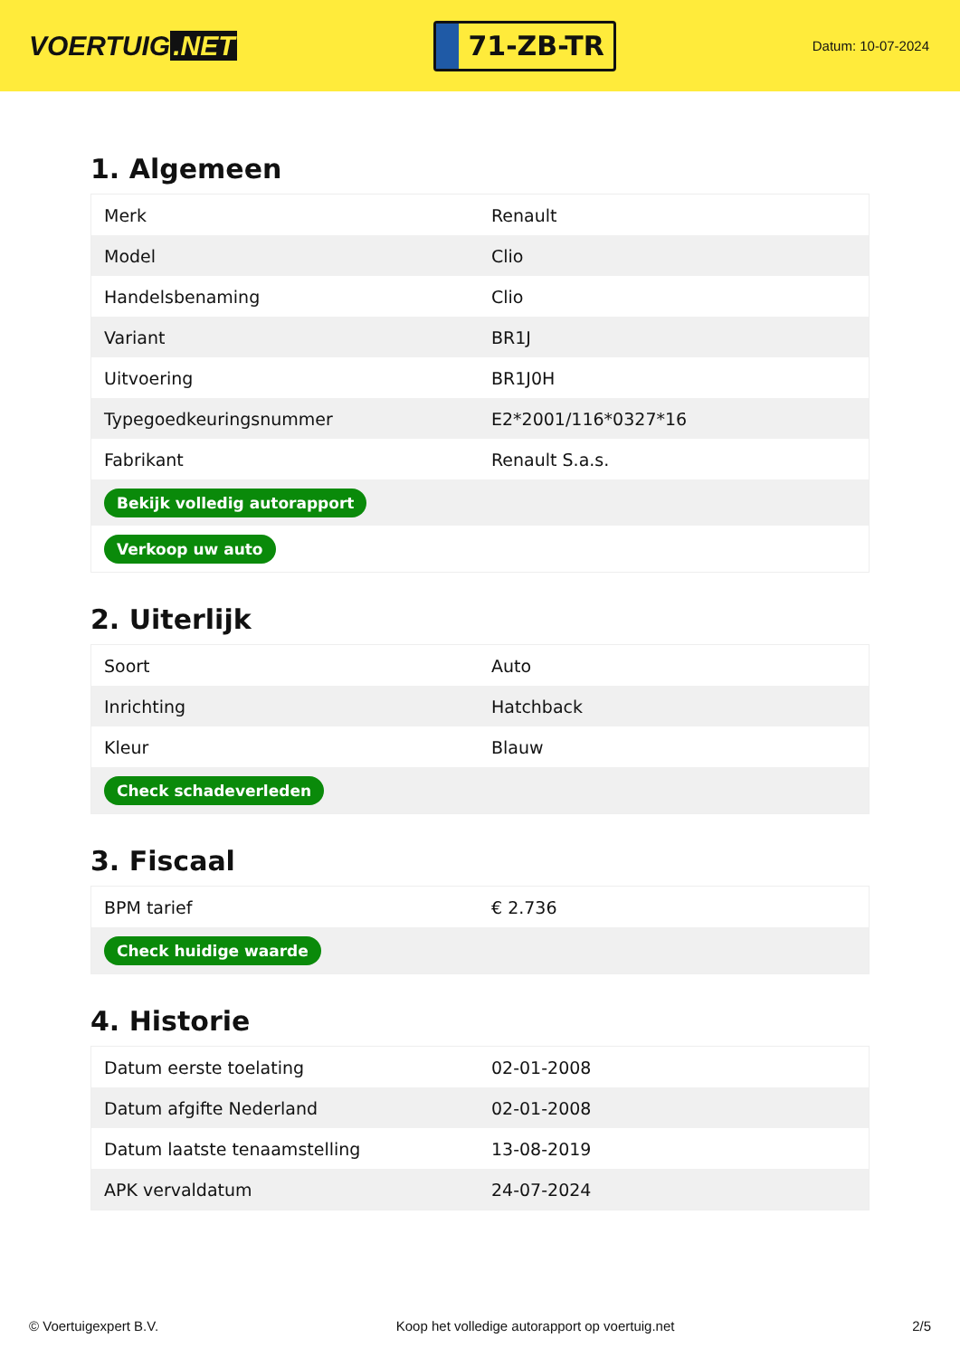VOERTUIG.NET
71-ZB-TR
Datum: 10-07-2024
1. Algemeen
| Merk | Renault |
| Model | Clio |
| Handelsbenaming | Clio |
| Variant | BR1J |
| Uitvoering | BR1J0H |
| Typegoedkeuringsnummer | E2*2001/116*0327*16 |
| Fabrikant | Renault S.a.s. |
| Bekijk volledig autorapport | |
| Verkoop uw auto | |
2. Uiterlijk
| Soort | Auto |
| Inrichting | Hatchback |
| Kleur | Blauw |
| Check schadeverleden | |
3. Fiscaal
| BPM tarief | € 2.736 |
| Check huidige waarde | |
4. Historie
| Datum eerste toelating | 02-01-2008 |
| Datum afgifte Nederland | 02-01-2008 |
| Datum laatste tenaamstelling | 13-08-2019 |
| APK vervaldatum | 24-07-2024 |
© Voertuigexpert B.V. Koop het volledige autorapport op voertuig.net 2/5